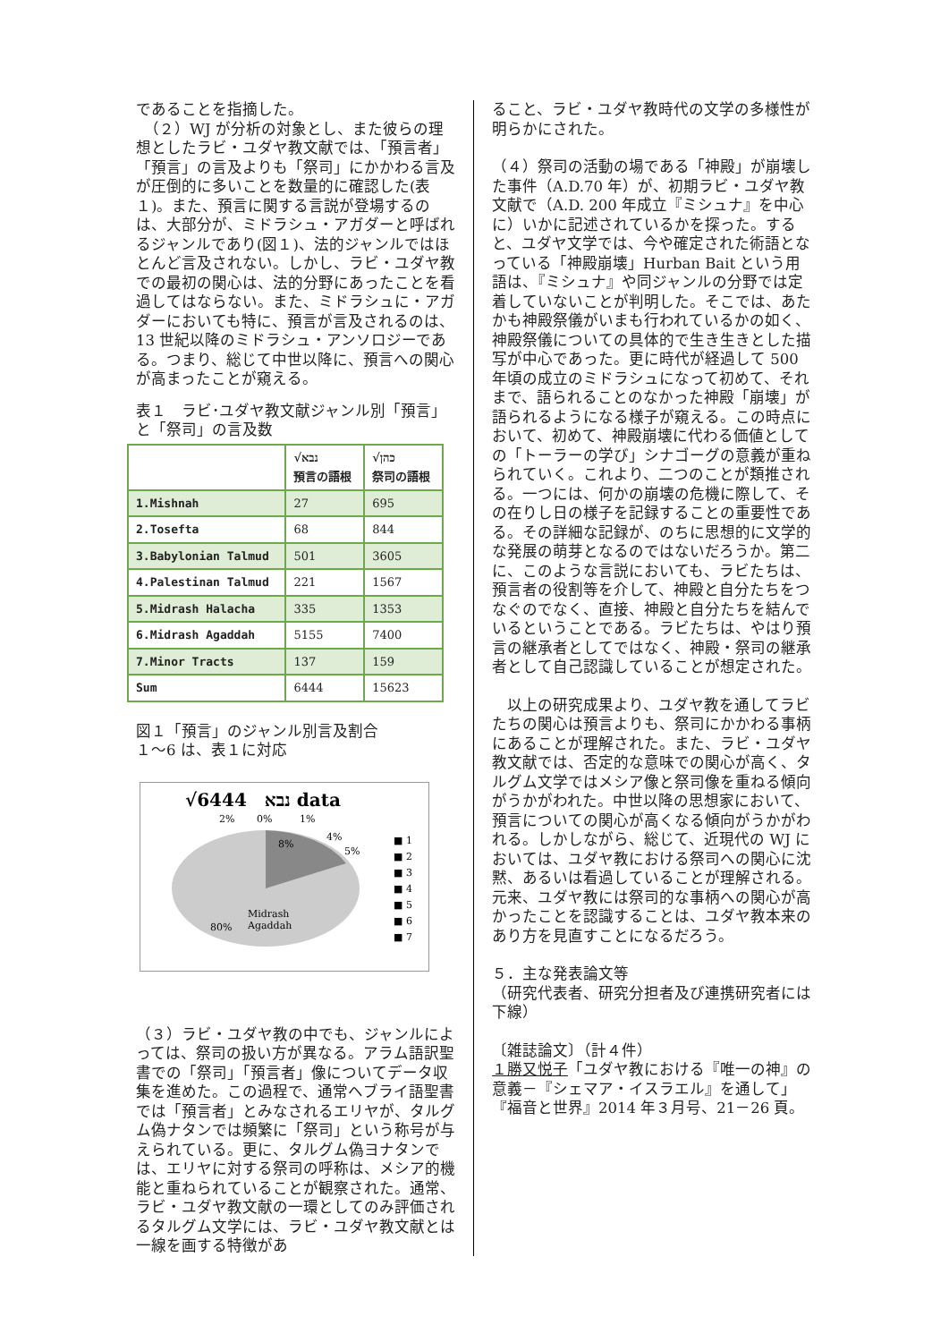であることを指摘した。
　（２）WJ が分析の対象とし、また彼らの理想としたラビ・ユダヤ教文献では、「預言者」「預言」の言及よりも「祭司」にかかわる言及が圧倒的に多いことを数量的に確認した(表１)。また、預言に関する言説が登場するのは、大部分が、ミドラシュ・アガダーと呼ばれるジャンルであり(図１)、法的ジャンルではほとんど言及されない。しかし、ラビ・ユダヤ教での最初の関心は、法的分野にあったことを看過してはならない。また、ミドラシュに・アガダーにおいても特に、預言が言及されるのは、13 世紀以降のミドラシュ・アンソロジーである。つまり、総じて中世以降に、預言への関心が高まったことが窺える。
表１　ラビ･ユダヤ教文献ジャンル別「預言」と「祭司」の言及数
| | √נבא 預言の語根 | √כהן 祭司の語根 |
| --- | --- | --- |
| 1.Mishnah | 27 | 695 |
| 2.Tosefta | 68 | 844 |
| 3.Babylonian Talmud | 501 | 3605 |
| 4.Palestinan Talmud | 221 | 1567 |
| 5.Midrash Halacha | 335 | 1353 |
| 6.Midrash Agaddah | 5155 | 7400 |
| 7.Minor Tracts | 137 | 159 |
| Sum | 6444 | 15623 |
図１「預言」のジャンル別言及割合
１～6 は、表１に対応
√נבא　6444 data
2%
0%
1%
8%
4%
5%
Midrash
80%
Agaddah
■ 1
■ 2
■ 3
■ 4
■ 5
■ 6
■ 7
（３）ラビ・ユダヤ教の中でも、ジャンルによっては、祭司の扱い方が異なる。アラム語訳聖書での「祭司」「預言者」像についてデータ収集を進めた。この過程で、通常ヘブライ語聖書では「預言者」とみなされるエリヤが、タルグム偽ナタンでは頻繁に「祭司」という称号が与えられている。更に、タルグム偽ヨナタンでは、エリヤに対する祭司の呼称は、メシア的機能と重ねられていることが観察された。通常、ラビ・ユダヤ教文献の一環としてのみ評価されるタルグム文学には、ラビ・ユダヤ教文献とは一線を画する特徴があ
ること、ラビ・ユダヤ教時代の文学の多様性が明らかにされた。
（４）祭司の活動の場である「神殿」が崩壊した事件（A.D.70 年）が、初期ラビ・ユダヤ教文献で（A.D. 200 年成立『ミシュナ』を中心に）いかに記述されているかを探った。すると、ユダヤ文学では、今や確定された術語となっている「神殿崩壊」Hurban Bait という用語は、『ミシュナ』や同ジャンルの分野では定着していないことが判明した。そこでは、あたかも神殿祭儀がいまも行われているかの如く、神殿祭儀についての具体的で生き生きとした描写が中心であった。更に時代が経過して 500 年頃の成立のミドラシュになって初めて、それまで、語られることのなかった神殿「崩壊」が語られるようになる様子が窺える。この時点において、初めて、神殿崩壊に代わる価値としての「トーラーの学び」シナゴーグの意義が重ねられていく。これより、二つのことが類推される。一つには、何かの崩壊の危機に際して、その在りし日の様子を記録することの重要性である。その詳細な記録が、のちに思想的に文学的な発展の萌芽となるのではないだろうか。第二に、このような言説においても、ラビたちは、預言者の役割等を介して、神殿と自分たちをつなぐのでなく、直接、神殿と自分たちを結んでいるということである。ラビたちは、やはり預言の継承者としてではなく、神殿・祭司の継承者として自己認識していることが想定された。
　以上の研究成果より、ユダヤ教を通してラビたちの関心は預言よりも、祭司にかかわる事柄にあることが理解された。また、ラビ・ユダヤ教文献では、否定的な意味での関心が高く、タルグム文学ではメシア像と祭司像を重ねる傾向がうかがわれた。中世以降の思想家において、預言についての関心が高くなる傾向がうかがわれる。しかしながら、総じて、近現代の WJ においては、ユダヤ教における祭司への関心に沈黙、あるいは看過していることが理解される。元来、ユダヤ教には祭司的な事柄への関心が高かったことを認識することは、ユダヤ教本来のあり方を見直すことになるだろう。
５．主な発表論文等
（研究代表者、研究分担者及び連携研究者には下線）
〔雑誌論文〕（計４件）
１勝又悦子「ユダヤ教における『唯一の神』の意義－『シェマア・イスラエル』を通して」『福音と世界』2014 年３月号、21－26 頁。